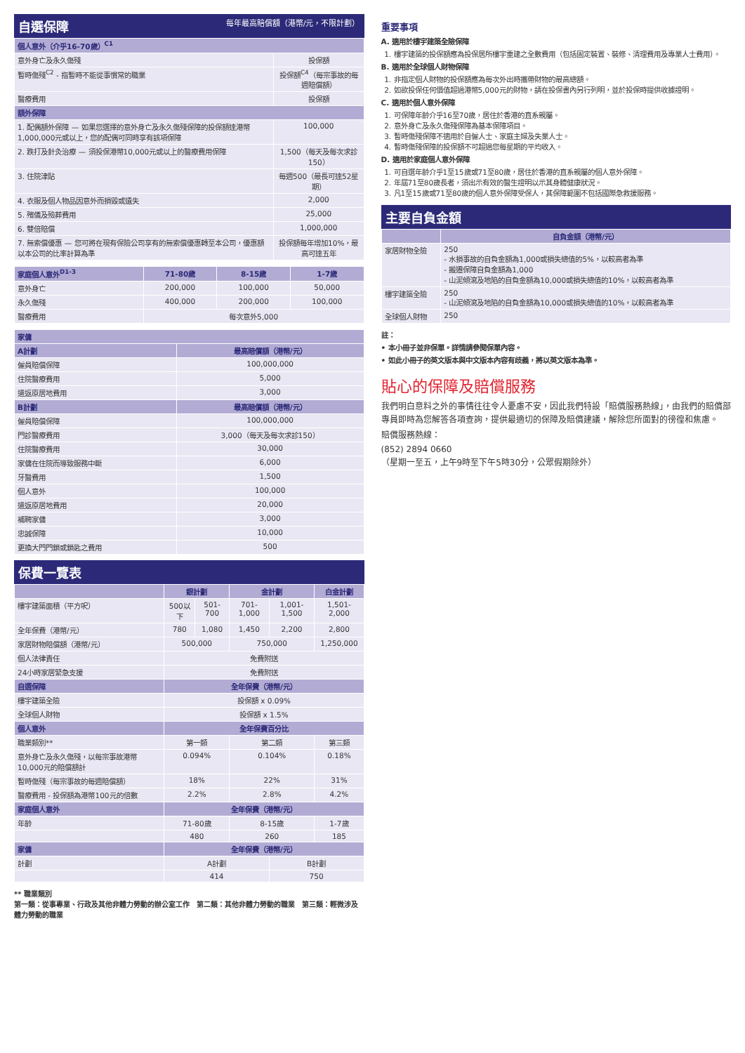自選保障 每年最高賠償額（港幣/元，不限計劃）
| 個人意外（介乎16-70歲）<sup>C1</sup> | |
| 意外身亡及永久傷殘 | 投保額 |
| 暫時傷殘<sup>C2</sup> - 指暫時不能從事慣常的職業 | 投保額<sup>C4</sup>（每宗事故的每週賠償額） |
| 醫療費用 | 投保額 |
| 額外保障 | |
| 1. 配偶額外保障 — 如果您選擇的意外身亡及永久傷殘保障的投保額達港幣1,000,000元或以上，您的配偶可同時享有該項保障 | 100,000 |
| 2. 跌打及針灸治療 — 須投保港幣10,000元或以上的醫療費用保障 | 1,500（每天及每次求診150） |
| 3. 住院津貼 | 每週500（最長可達52星期） |
| 4. 衣服及個人物品因意外而損毀或遺失 | 2,000 |
| 5. 殯儀及殮葬費用 | 25,000 |
| 6. 雙倍賠償 | 1,000,000 |
| 7. 無索償優惠 — 您可將在現有保險公司享有的無索償優惠轉至本公司，優惠額以本公司的比率計算為準 | 投保額每年增加10%，最高可達五年 |
| 家庭個人意外<sup>D1-3</sup> | 71-80歲 | 8-15歲 | 1-7歲 |
| --- | --- | --- | --- |
| 意外身亡 | 200,000 | 100,000 | 50,000 |
| 永久傷殘 | 400,000 | 200,000 | 100,000 |
| 醫療費用 | 每次意外5,000 | | |
| 家傭 | |
| A計劃 | 最高賠償額（港幣/元） |
| 僱員賠償保障 | 100,000,000 |
| 住院醫療費用 | 5,000 |
| 遣返原居地費用 | 3,000 |
| B計劃 | 最高賠償額（港幣/元） |
| 僱員賠償保障 | 100,000,000 |
| 門診醫療費用 | 3,000（每天及每次求診150） |
| 住院醫療費用 | 30,000 |
| 家傭在住院而導致服務中斷 | 6,000 |
| 牙醫費用 | 1,500 |
| 個人意外 | 100,000 |
| 遣返原居地費用 | 20,000 |
| 補聘家傭 | 3,000 |
| 忠誠保障 | 10,000 |
| 更換大門門鎖或鎖匙之費用 | 500 |
保費一覽表
| | 銀計劃 | | 金計劃 | | 白金計劃 |
| --- | --- | --- | --- | --- | --- |
| 樓宇建築面積（平方呎） | 500以下 | 501-700 | 701-1,000 | 1,001-1,500 | 1,501-2,000 |
| 全年保費（港幣/元） | 780 | 1,080 | 1,450 | 2,200 | 2,800 |
| 家居財物賠償額（港幣/元） | 500,000 | | 750,000 | | 1,250,000 |
| 個人法律責任 | 免費附送 | | | | |
| 24小時家居緊急支援 | 免費附送 | | | | |
| 自選保障 | 全年保費（港幣/元） | | | | |
| 樓宇建築全險 | 投保額 x 0.09% | | | | |
| 全球個人財物 | 投保額 x 1.5% | | | | |
| 個人意外 | 全年保費百分比 | | | | |
| 職業類別** | 第一類 | | 第二類 | | 第三類 |
| 意外身亡及永久傷殘，以每宗事故港幣10,000元的賠償額計 | 0.094% | | 0.104% | | 0.18% |
| 暫時傷殘（每宗事故的每週賠償額） | 18% | | 22% | | 31% |
| 醫療費用 - 投保額為港幣100元的倍數 | 2.2% | | 2.8% | | 4.2% |
| 家庭個人意外 | 全年保費（港幣/元） | | | | |
| 年齡 | 71-80歲 | | 8-15歲 | | 1-7歲 |
| | 480 | | 260 | | 185 |
| 家傭 | 全年保費（港幣/元） | | | | |
| 計劃 | A計劃 | | | B計劃 | |
| | 414 | | | 750 | |
** 職業類別
第一類：從事專業、行政及其他非體力勞動的辦公室工作　第二類：其他非體力勞動的職業　第三類：輕微涉及體力勞動的職業
重要事項
A. 適用於樓宇建築全險保障
1. 樓宇建築的投保額應為投保居所樓宇重建之全數費用（包括固定裝置、裝修、清理費用及專業人士費用）。
B. 適用於全球個人財物保障
1. 非指定個人財物的投保額應為每次外出時攜帶財物的最高總額。
2. 如欲投保任何價值超過港幣5,000元的財物，請在投保書內另行列明，並於投保時提供收據證明。
C. 適用於個人意外保障
1. 可保障年齡介乎16至70歲，居住於香港的直系親屬。
2. 意外身亡及永久傷殘保障為基本保障項目。
3. 暫時傷殘保障不適用於自僱人士、家庭主婦及失業人士。
4. 暫時傷殘保障的投保額不可超過您每星期的平均收入。
D. 適用於家庭個人意外保障
1. 可自選年齡介乎1至15歲或71至80歲，居住於香港的直系親屬的個人意外保障。
2. 年屆71至80歲長者，須出示有效的醫生證明以示其身體健康狀況。
3. 凡1至15歲或71至80歲的個人意外保障受保人，其保障範圍不包括國際急救援服務。
主要自負金額
| | 自負金額（港幣/元） |
| --- | --- |
| 家居財物全險 | 250 - 水損事故的自負金額為1,000或損失總值的5%，以較高者為準 - 搬遷保障自負金額為1,000 - 山泥傾瀉及地陷的自負金額為10,000或損失總值的10%，以較高者為準 |
| 樓宇建築全險 | 250 - 山泥傾瀉及地陷的自負金額為10,000或損失總值的10%，以較高者為準 |
| 全球個人財物 | 250 |
註：
• 本小冊子並非保單。詳情請參閱保單內容。
• 如此小冊子的英文版本與中文版本內容有歧義，將以英文版本為準。
貼心的保障及賠償服務
我們明白意料之外的事情往往令人憂慮不安，因此我們特設「賠償服務熱線」，由我們的賠償部專員即時為您解答各項查詢，提供最適切的保障及賠償建議，解除您所面對的徬徨和焦慮。
賠償服務熱線：
(852) 2894 0660
（星期一至五，上午9時至下午5時30分，公眾假期除外）